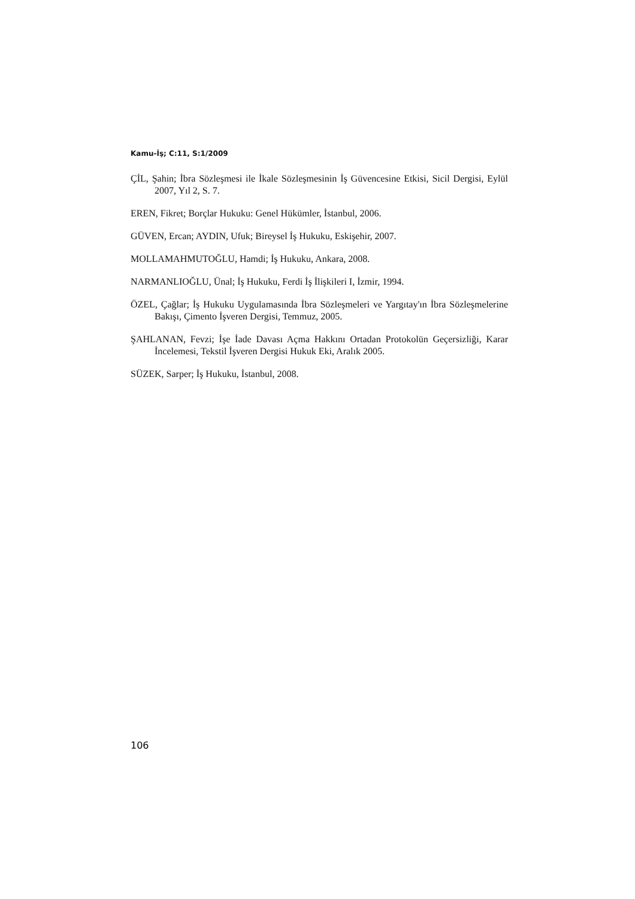Kamu-İş; C:11, S:1/2009
ÇİL, Şahin; İbra Sözleşmesi ile İkale Sözleşmesinin İş Güvencesine Etkisi, Sicil Dergisi, Eylül 2007, Yıl 2, S. 7.
EREN, Fikret; Borçlar Hukuku: Genel Hükümler, İstanbul, 2006.
GÜVEN, Ercan; AYDIN, Ufuk; Bireysel İş Hukuku, Eskişehir, 2007.
MOLLAMAHMUTOĞLU, Hamdi; İş Hukuku, Ankara, 2008.
NARMANLIOĞLU, Ünal; İş Hukuku, Ferdi İş İlişkileri I, İzmir, 1994.
ÖZEL, Çağlar; İş Hukuku Uygulamasında İbra Sözleşmeleri ve Yargıtay'ın İbra Sözleşmelerine Bakışı, Çimento İşveren Dergisi, Temmuz, 2005.
ŞAHLANAN, Fevzi; İşe İade Davası Açma Hakkını Ortadan Protokolün Geçersizliği, Karar İncelemesi, Tekstil İşveren Dergisi Hukuk Eki, Aralık 2005.
SÜZEK, Sarper; İş Hukuku, İstanbul, 2008.
106